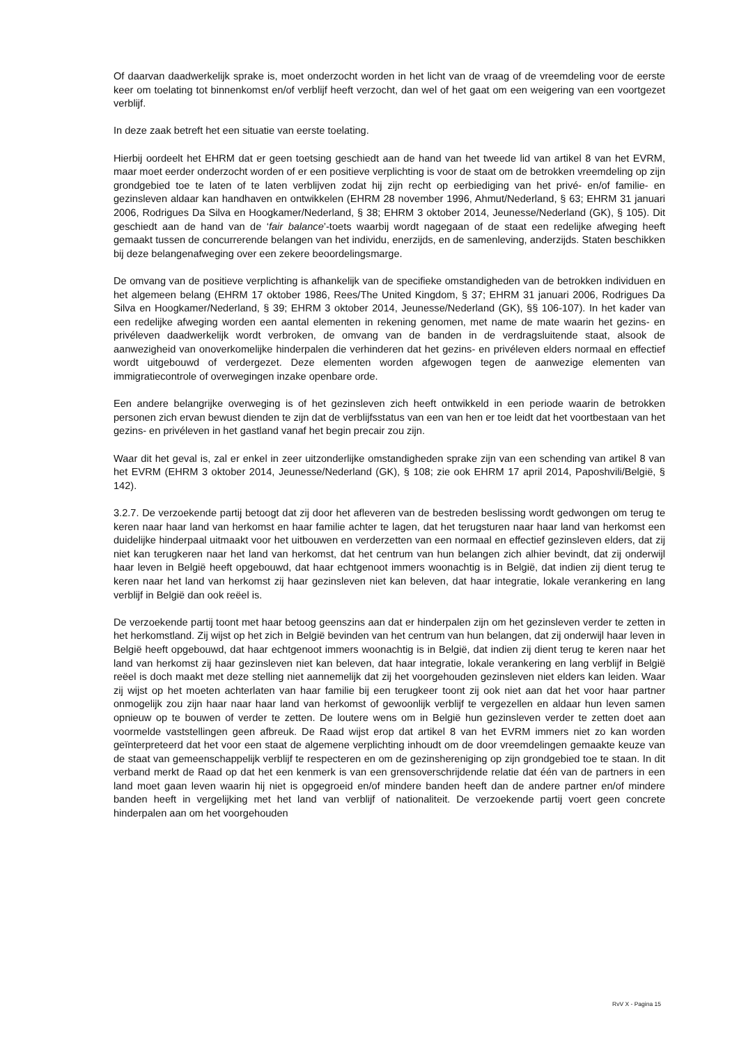Of daarvan daadwerkelijk sprake is, moet onderzocht worden in het licht van de vraag of de vreemdeling voor de eerste keer om toelating tot binnenkomst en/of verblijf heeft verzocht, dan wel of het gaat om een weigering van een voortgezet verblijf.
In deze zaak betreft het een situatie van eerste toelating.
Hierbij oordeelt het EHRM dat er geen toetsing geschiedt aan de hand van het tweede lid van artikel 8 van het EVRM, maar moet eerder onderzocht worden of er een positieve verplichting is voor de staat om de betrokken vreemdeling op zijn grondgebied toe te laten of te laten verblijven zodat hij zijn recht op eerbiediging van het privé- en/of familie- en gezinsleven aldaar kan handhaven en ontwikkelen (EHRM 28 november 1996, Ahmut/Nederland, § 63; EHRM 31 januari 2006, Rodrigues Da Silva en Hoogkamer/Nederland, § 38; EHRM 3 oktober 2014, Jeunesse/Nederland (GK), § 105). Dit geschiedt aan de hand van de ‘fair balance’-toets waarbij wordt nagegaan of de staat een redelijke afweging heeft gemaakt tussen de concurrerende belangen van het individu, enerzijds, en de samenleving, anderzijds. Staten beschikken bij deze belangenafweging over een zekere beoordelingsmarge.
De omvang van de positieve verplichting is afhankelijk van de specifieke omstandigheden van de betrokken individuen en het algemeen belang (EHRM 17 oktober 1986, Rees/The United Kingdom, § 37; EHRM 31 januari 2006, Rodrigues Da Silva en Hoogkamer/Nederland, § 39; EHRM 3 oktober 2014, Jeunesse/Nederland (GK), §§ 106-107). In het kader van een redelijke afweging worden een aantal elementen in rekening genomen, met name de mate waarin het gezins- en privéleven daadwerkelijk wordt verbroken, de omvang van de banden in de verdragsluitende staat, alsook de aanwezigheid van onoverkomelijke hinderpalen die verhinderen dat het gezins- en privéleven elders normaal en effectief wordt uitgebouwd of verdergezet. Deze elementen worden afgewogen tegen de aanwezige elementen van immigratiecontrole of overwegingen inzake openbare orde.
Een andere belangrijke overweging is of het gezinsleven zich heeft ontwikkeld in een periode waarin de betrokken personen zich ervan bewust dienden te zijn dat de verblijfsstatus van een van hen er toe leidt dat het voortbestaan van het gezins- en privéleven in het gastland vanaf het begin precair zou zijn.
Waar dit het geval is, zal er enkel in zeer uitzonderlijke omstandigheden sprake zijn van een schending van artikel 8 van het EVRM (EHRM 3 oktober 2014, Jeunesse/Nederland (GK), § 108; zie ook EHRM 17 april 2014, Paposhvili/België, § 142).
3.2.7. De verzoekende partij betoogt dat zij door het afleveren van de bestreden beslissing wordt gedwongen om terug te keren naar haar land van herkomst en haar familie achter te lagen, dat het terugsturen naar haar land van herkomst een duidelijke hinderpaal uitmaakt voor het uitbouwen en verderzetten van een normaal en effectief gezinsleven elders, dat zij niet kan terugkeren naar het land van herkomst, dat het centrum van hun belangen zich alhier bevindt, dat zij onderwijl haar leven in België heeft opgebouwd, dat haar echtgenoot immers woonachtig is in België, dat indien zij dient terug te keren naar het land van herkomst zij haar gezinsleven niet kan beleven, dat haar integratie, lokale verankering en lang verblijf in België dan ook reëel is.
De verzoekende partij toont met haar betoog geenszins aan dat er hinderpalen zijn om het gezinsleven verder te zetten in het herkomstland. Zij wijst op het zich in België bevinden van het centrum van hun belangen, dat zij onderwijl haar leven in België heeft opgebouwd, dat haar echtgenoot immers woonachtig is in België, dat indien zij dient terug te keren naar het land van herkomst zij haar gezinsleven niet kan beleven, dat haar integratie, lokale verankering en lang verblijf in België reëel is doch maakt met deze stelling niet aannemelijk dat zij het voorgehouden gezinsleven niet elders kan leiden. Waar zij wijst op het moeten achterlaten van haar familie bij een terugkeer toont zij ook niet aan dat het voor haar partner onmogelijk zou zijn haar naar haar land van herkomst of gewoonlijk verblijf te vergezellen en aldaar hun leven samen opnieuw op te bouwen of verder te zetten. De loutere wens om in België hun gezinsleven verder te zetten doet aan voormelde vaststellingen geen afbreuk. De Raad wijst erop dat artikel 8 van het EVRM immers niet zo kan worden geïnterpreteerd dat het voor een staat de algemene verplichting inhoudt om de door vreemdelingen gemaakte keuze van de staat van gemeenschappelijk verblijf te respecteren en om de gezinshereniging op zijn grondgebied toe te staan. In dit verband merkt de Raad op dat het een kenmerk is van een grensoverschrijdende relatie dat één van de partners in een land moet gaan leven waarin hij niet is opgegroeid en/of mindere banden heeft dan de andere partner en/of mindere banden heeft in vergelijking met het land van verblijf of nationaliteit. De verzoekende partij voert geen concrete hinderpalen aan om het voorgehouden
RvV X - Pagina 15